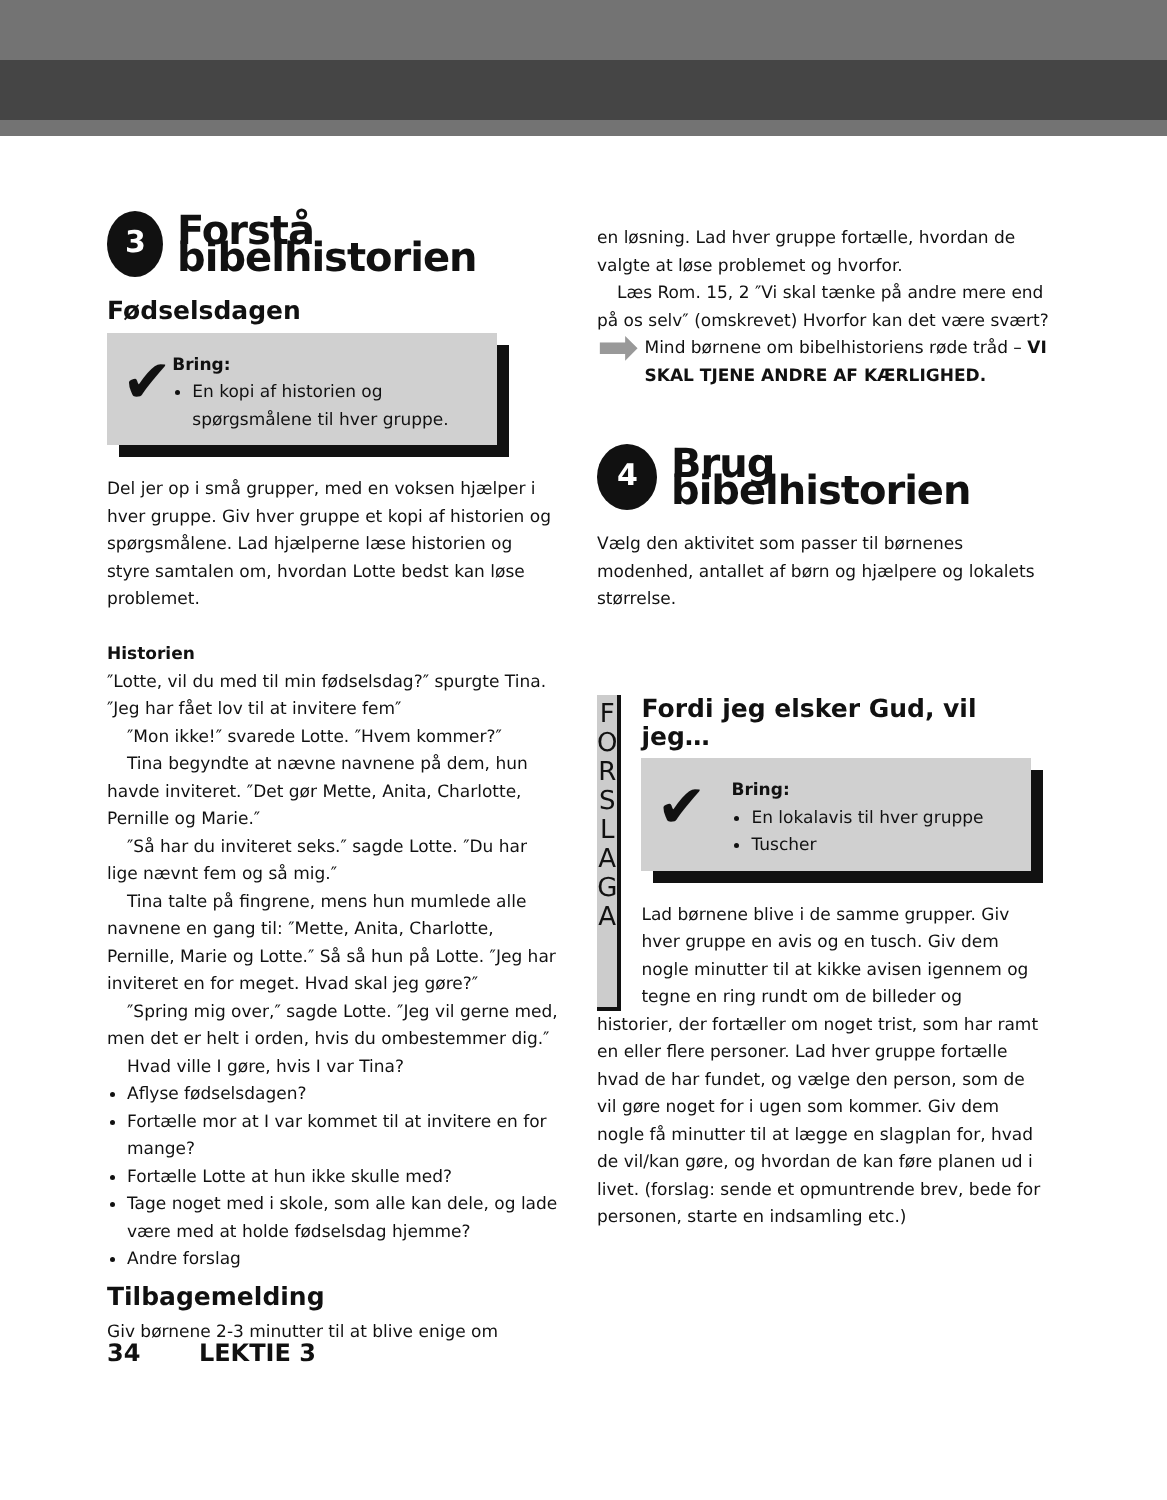3 Forstå bibelhistorien
Fødselsdagen
✔
Bring:
En kopi af historien og spørgsmålene til hver gruppe.
Del jer op i små grupper, med en voksen hjælper i hver gruppe. Giv hver gruppe et kopi af historien og spørgsmålene. Lad hjælperne læse historien og styre samtalen om, hvordan Lotte bedst kan løse problemet.
Historien
″Lotte, vil du med til min fødselsdag?″ spurgte Tina. ″Jeg har fået lov til at invitere fem″
″Mon ikke!″ svarede Lotte. ″Hvem kommer?″
Tina begyndte at nævne navnene på dem, hun havde inviteret. ″Det gør Mette, Anita, Charlotte, Pernille og Marie.″
″Så har du inviteret seks.″ sagde Lotte. ″Du har lige nævnt fem og så mig.″
Tina talte på fingrene, mens hun mumlede alle navnene en gang til: ″Mette, Anita, Charlotte, Pernille, Marie og Lotte.″ Så så hun på Lotte. ″Jeg har inviteret en for meget. Hvad skal jeg gøre?″
″Spring mig over,″ sagde Lotte. ″Jeg vil gerne med, men det er helt i orden, hvis du ombestemmer dig.″
Hvad ville I gøre, hvis I var Tina?
Aflyse fødselsdagen?
Fortælle mor at I var kommet til at invitere en for mange?
Fortælle Lotte at hun ikke skulle med?
Tage noget med i skole, som alle kan dele, og lade være med at holde fødselsdag hjemme?
Andre forslag
Tilbagemelding
Giv børnene 2-3 minutter til at blive enige om
en løsning. Lad hver gruppe fortælle, hvordan de valgte at løse problemet og hvorfor.
Læs Rom. 15, 2 ″Vi skal tænke på andre mere end på os selv″ (omskrevet) Hvorfor kan det være svært?
➡
Mind børnene om bibelhistoriens røde tråd – VI SKAL TJENE ANDRE AF KÆRLIGHED.
4 Brug bibelhistorien
Vælg den aktivitet som passer til børnenes modenhed, antallet af børn og hjælpere og lokalets størrelse.
F O R S L A G
A
Fordi jeg elsker Gud, vil jeg…
✔
Bring:
En lokalavis til hver gruppe
Tuscher
Lad børnene blive i de samme grupper. Giv hver gruppe en avis og en tusch. Giv dem nogle minutter til at kikke avisen igennem og tegne en ring rundt om de billeder og
historier, der fortæller om noget trist, som har ramt en eller flere personer. Lad hver gruppe fortælle hvad de har fundet, og vælge den person, som de vil gøre noget for i ugen som kommer. Giv dem nogle få minutter til at lægge en slagplan for, hvad de vil/kan gøre, og hvordan de kan føre planen ud i livet. (forslag: sende et opmuntrende brev, bede for personen, starte en indsamling etc.)
34 LEKTIE 3